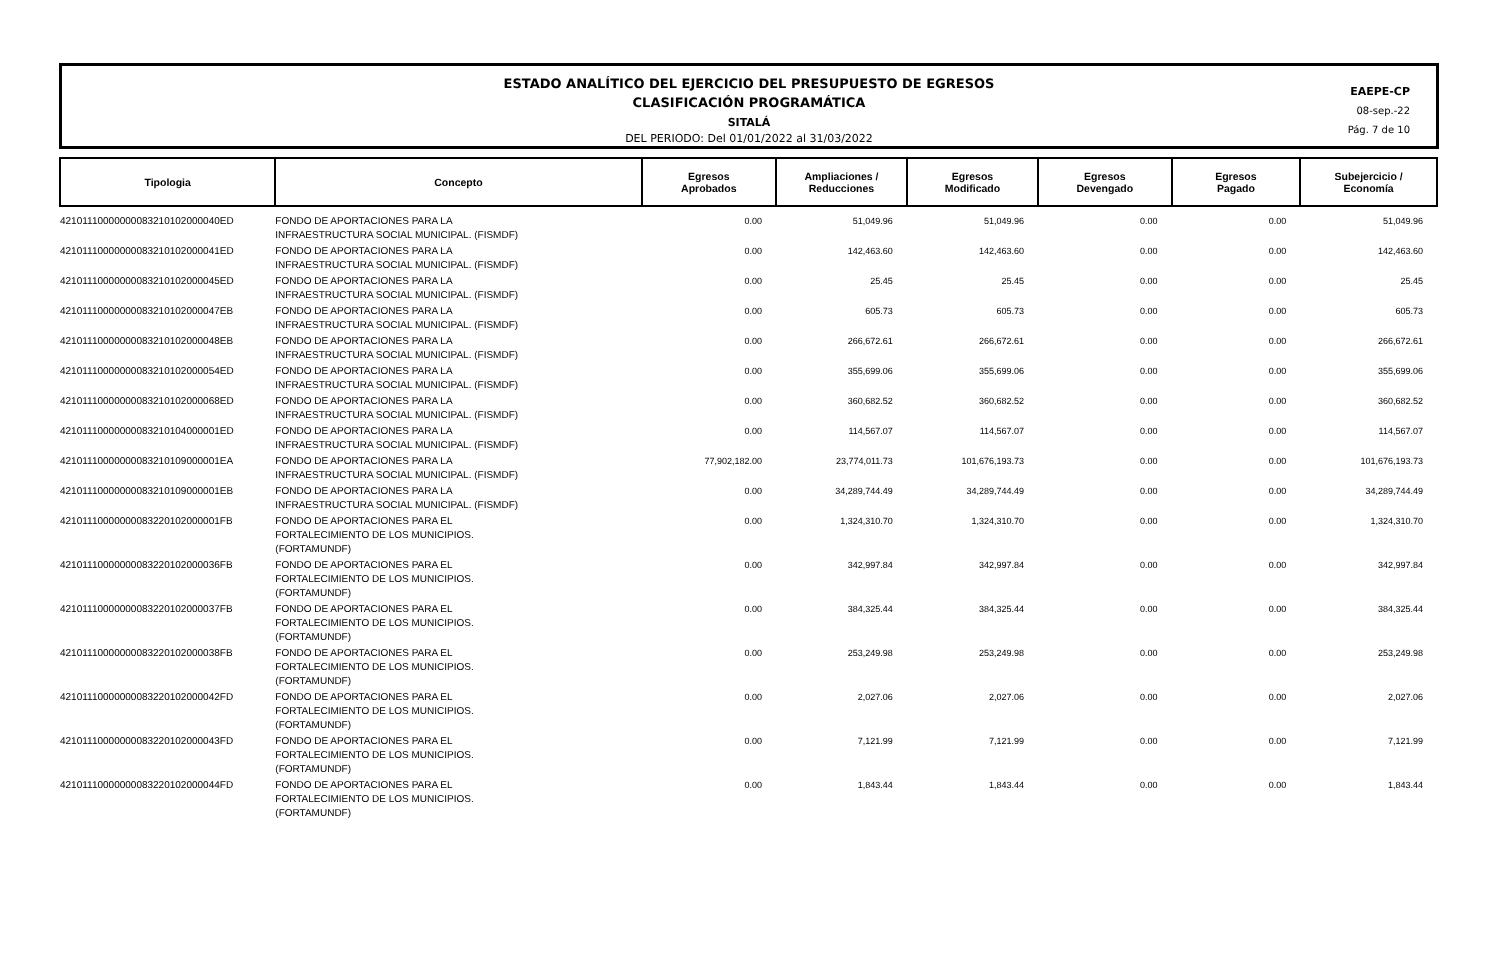ESTADO ANALÍTICO DEL EJERCICIO DEL PRESUPUESTO DE EGRESOS
CLASIFICACIÓN PROGRAMÁTICA
SITALÁ
DEL PERIODO: Del 01/01/2022 al 31/03/2022
EAEPE-CP
08-sep.-22
Pág. 7 de 10
| Tipologia | Concepto | Egresos Aprobados | Ampliaciones / Reducciones | Egresos Modificado | Egresos Devengado | Egresos Pagado | Subejercicio / Economía |
| --- | --- | --- | --- | --- | --- | --- | --- |
| 42101110000000083210102000040ED | FONDO DE APORTACIONES PARA LA INFRAESTRUCTURA SOCIAL MUNICIPAL. (FISMDF) | 0.00 | 51,049.96 | 51,049.96 | 0.00 | 0.00 | 51,049.96 |
| 42101110000000083210102000041ED | FONDO DE APORTACIONES PARA LA INFRAESTRUCTURA SOCIAL MUNICIPAL. (FISMDF) | 0.00 | 142,463.60 | 142,463.60 | 0.00 | 0.00 | 142,463.60 |
| 42101110000000083210102000045ED | FONDO DE APORTACIONES PARA LA INFRAESTRUCTURA SOCIAL MUNICIPAL. (FISMDF) | 0.00 | 25.45 | 25.45 | 0.00 | 0.00 | 25.45 |
| 42101110000000083210102000047EB | FONDO DE APORTACIONES PARA LA INFRAESTRUCTURA SOCIAL MUNICIPAL. (FISMDF) | 0.00 | 605.73 | 605.73 | 0.00 | 0.00 | 605.73 |
| 42101110000000083210102000048EB | FONDO DE APORTACIONES PARA LA INFRAESTRUCTURA SOCIAL MUNICIPAL. (FISMDF) | 0.00 | 266,672.61 | 266,672.61 | 0.00 | 0.00 | 266,672.61 |
| 42101110000000083210102000054ED | FONDO DE APORTACIONES PARA LA INFRAESTRUCTURA SOCIAL MUNICIPAL. (FISMDF) | 0.00 | 355,699.06 | 355,699.06 | 0.00 | 0.00 | 355,699.06 |
| 42101110000000083210102000068ED | FONDO DE APORTACIONES PARA LA INFRAESTRUCTURA SOCIAL MUNICIPAL. (FISMDF) | 0.00 | 360,682.52 | 360,682.52 | 0.00 | 0.00 | 360,682.52 |
| 42101110000000083210104000001ED | FONDO DE APORTACIONES PARA LA INFRAESTRUCTURA SOCIAL MUNICIPAL. (FISMDF) | 0.00 | 114,567.07 | 114,567.07 | 0.00 | 0.00 | 114,567.07 |
| 42101110000000083210109000001EA | FONDO DE APORTACIONES PARA LA INFRAESTRUCTURA SOCIAL MUNICIPAL. (FISMDF) | 77,902,182.00 | 23,774,011.73 | 101,676,193.73 | 0.00 | 0.00 | 101,676,193.73 |
| 42101110000000083210109000001EB | FONDO DE APORTACIONES PARA LA INFRAESTRUCTURA SOCIAL MUNICIPAL. (FISMDF) | 0.00 | 34,289,744.49 | 34,289,744.49 | 0.00 | 0.00 | 34,289,744.49 |
| 42101110000000083220102000001FB | FONDO DE APORTACIONES PARA EL FORTALECIMIENTO DE LOS MUNICIPIOS. (FORTAMUNDF) | 0.00 | 1,324,310.70 | 1,324,310.70 | 0.00 | 0.00 | 1,324,310.70 |
| 42101110000000083220102000036FB | FONDO DE APORTACIONES PARA EL FORTALECIMIENTO DE LOS MUNICIPIOS. (FORTAMUNDF) | 0.00 | 342,997.84 | 342,997.84 | 0.00 | 0.00 | 342,997.84 |
| 42101110000000083220102000037FB | FONDO DE APORTACIONES PARA EL FORTALECIMIENTO DE LOS MUNICIPIOS. (FORTAMUNDF) | 0.00 | 384,325.44 | 384,325.44 | 0.00 | 0.00 | 384,325.44 |
| 42101110000000083220102000038FB | FONDO DE APORTACIONES PARA EL FORTALECIMIENTO DE LOS MUNICIPIOS. (FORTAMUNDF) | 0.00 | 253,249.98 | 253,249.98 | 0.00 | 0.00 | 253,249.98 |
| 42101110000000083220102000042FD | FONDO DE APORTACIONES PARA EL FORTALECIMIENTO DE LOS MUNICIPIOS. (FORTAMUNDF) | 0.00 | 2,027.06 | 2,027.06 | 0.00 | 0.00 | 2,027.06 |
| 42101110000000083220102000043FD | FONDO DE APORTACIONES PARA EL FORTALECIMIENTO DE LOS MUNICIPIOS. (FORTAMUNDF) | 0.00 | 7,121.99 | 7,121.99 | 0.00 | 0.00 | 7,121.99 |
| 42101110000000083220102000044FD | FONDO DE APORTACIONES PARA EL FORTALECIMIENTO DE LOS MUNICIPIOS. (FORTAMUNDF) | 0.00 | 1,843.44 | 1,843.44 | 0.00 | 0.00 | 1,843.44 |